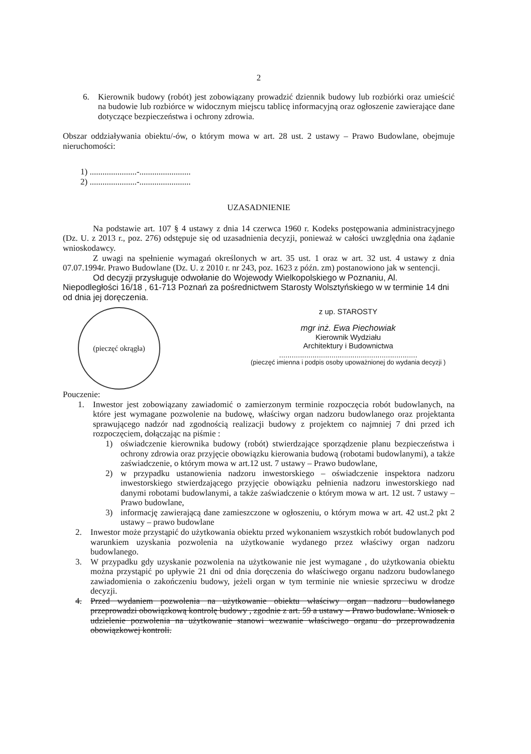2
6. Kierownik budowy (robót) jest zobowiązany prowadzić dziennik budowy lub rozbiórki oraz umieścić na budowie lub rozbiórce w widocznym miejscu tablicę informacyjną oraz ogłoszenie zawierające dane dotyczące bezpieczeństwa i ochrony zdrowia.
Obszar oddziaływania obiektu/-ów, o którym mowa w art. 28 ust. 2 ustawy – Prawo Budowlane, obejmuje nieruchomości:
1) ......................-........................
2) ......................-........................
UZASADNIENIE
Na podstawie art. 107 § 4 ustawy z dnia 14 czerwca 1960 r. Kodeks postępowania administracyjnego (Dz. U. z 2013 r., poz. 276) odstępuje się od uzasadnienia decyzji, ponieważ w całości uwzględnia ona żądanie wnioskodawcy.
Z uwagi na spełnienie wymagań określonych w art. 35 ust. 1 oraz w art. 32 ust. 4 ustawy z dnia 07.07.1994r. Prawo Budowlane (Dz. U. z 2010 r. nr 243, poz. 1623 z późn. zm) postanowiono jak w sentencji.
Od decyzji przysługuje odwołanie do Wojewody Wielkopolskiego w Poznaniu, Al. Niepodległości 16/18 , 61-713 Poznań za pośrednictwem Starosty Wolsztyńskiego w w terminie 14 dni od dnia jej doręczenia.
(pieczęć okrągła)
z up. STAROSTY
mgr inż. Ewa Piechowiak
Kierownik Wydziału
Architektury i Budownictwa
..................................................................
(pieczęć imienna i podpis osoby upoważnionej do wydania decyzji )
Pouczenie:
1. Inwestor jest zobowiązany zawiadomić o zamierzonym terminie rozpoczęcia robót budowlanych, na które jest wymagane pozwolenie na budowę, właściwy organ nadzoru budowlanego oraz projektanta sprawującego nadzór nad zgodnością realizacji budowy z projektem co najmniej 7 dni przed ich rozpoczęciem, dołączając na piśmie :
1) oświadczenie kierownika budowy (robót) stwierdzające sporządzenie planu bezpieczeństwa i ochrony zdrowia oraz przyjęcie obowiązku kierowania budową (robotami budowlanymi), a także zaświadczenie, o którym mowa w art.12 ust. 7 ustawy – Prawo budowlane,
2) w przypadku ustanowienia nadzoru inwestorskiego – oświadczenie inspektora nadzoru inwestorskiego stwierdzającego przyjęcie obowiązku pełnienia nadzoru inwestorskiego nad danymi robotami budowlanymi, a także zaświadczenie o którym mowa w art. 12 ust. 7 ustawy – Prawo budowlane,
3) informację zawierającą dane zamieszczone w ogłoszeniu, o którym mowa w art. 42 ust.2 pkt 2 ustawy – prawo budowlane
2. Inwestor może przystąpić do użytkowania obiektu przed wykonaniem wszystkich robót budowlanych pod warunkiem uzyskania pozwolenia na użytkowanie wydanego przez właściwy organ nadzoru budowlanego.
3. W przypadku gdy uzyskanie pozwolenia na użytkowanie nie jest wymagane , do użytkowania obiektu można przystąpić po upływie 21 dni od dnia doręczenia do właściwego organu nadzoru budowlanego zawiadomienia o zakończeniu budowy, jeżeli organ w tym terminie nie wniesie sprzeciwu w drodze decyzji.
4. Przed wydaniem pozwolenia na użytkowanie obiektu właściwy organ nadzoru budowlanego przeprowadzi obowiązkową kontrolę budowy , zgodnie z art. 59 a ustawy – Prawo budowlane. Wniosek o udzielenie pozwolenia na użytkowanie stanowi wezwanie właściwego organu do przeprowadzenia obowiązkowej kontroli.